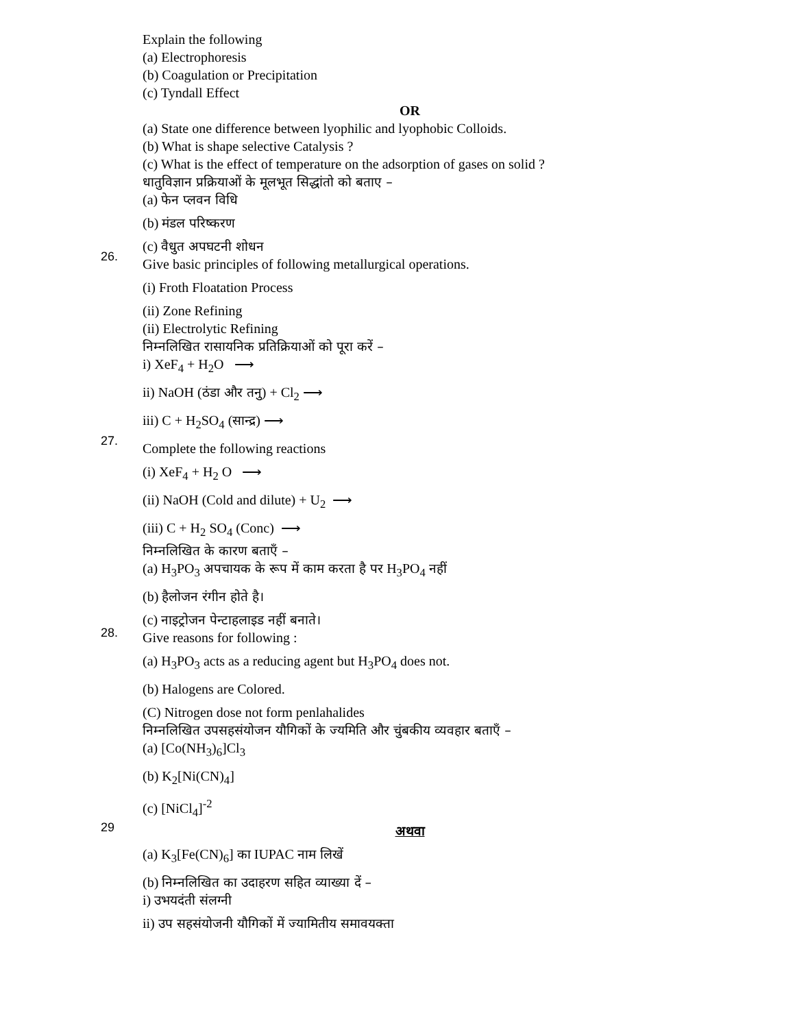Explain the following
(a) Electrophoresis
(b) Coagulation or Precipitation
(c) Tyndall Effect
OR
(a) State one difference between lyophilic and lyophobic Colloids.
(b) What is shape selective Catalysis ?
(c) What is the effect of temperature on the adsorption of gases on solid ?
26.
धातुविज्ञान प्रक्रियाओं के मूलभूत सिद्धांतो को बताए –
(a) फेन प्लवन विधि
(b) मंडल परिष्करण
(c) वैधुत अपघटनी शोधन
Give basic principles of following metallurgical operations.
(i) Froth Floatation Process
(ii) Zone Refining
(ii) Electrolytic Refining
27.
निम्नलिखित रासायनिक प्रतिक्रियाओं को पूरा करें –
i) XeF<sub>4</sub> + H<sub>2</sub>O ⟶
ii) NaOH (ठंडा और तनु) + Cl<sub>2</sub> ⟶
iii) C + H<sub>2</sub>SO<sub>4</sub> (सान्द्र) ⟶
Complete the following reactions
(i) XeF<sub>4</sub> + H<sub>2</sub> O ⟶
(ii) NaOH (Cold and dilute) + U<sub>2</sub> ⟶
(iii) C + H<sub>2</sub> SO<sub>4</sub> (Conc) ⟶
28.
निम्नलिखित के कारण बताएँ –
(a) H<sub>3</sub>PO<sub>3</sub> अपचायक के रूप में काम करता है पर H<sub>3</sub>PO<sub>4</sub> नहीं
(b) हैलोजन रंगीन होते है।
(c) नाइट्रोजन पेन्टाहलाइड नहीं बनाते।
Give reasons for following :
(a) H<sub>3</sub>PO<sub>3</sub> acts as a reducing agent but H<sub>3</sub>PO<sub>4</sub> does not.
(b) Halogens are Colored.
(C) Nitrogen dose not form penlahalides
29
निम्नलिखित उपसहसंयोजन यौगिकों के ज्यमिति और चुंबकीय व्यवहार बताएँ –
(a) [Co(NH<sub>3</sub>)<sub>6</sub>]Cl<sub>3</sub>
(b) K<sub>2</sub>[Ni(CN)<sub>4</sub>]
(c) [NiCl<sub>4</sub>]<sup>-2</sup>
अथवा
(a) K<sub>3</sub>[Fe(CN)<sub>6</sub>] का IUPAC नाम लिखें
(b) निम्नलिखित का उदाहरण सहित व्याख्या दें –
i) उभयदंती संलग्नी
ii) उप सहसंयोजनी यौगिकों में ज्यामितीय समावयक्ता